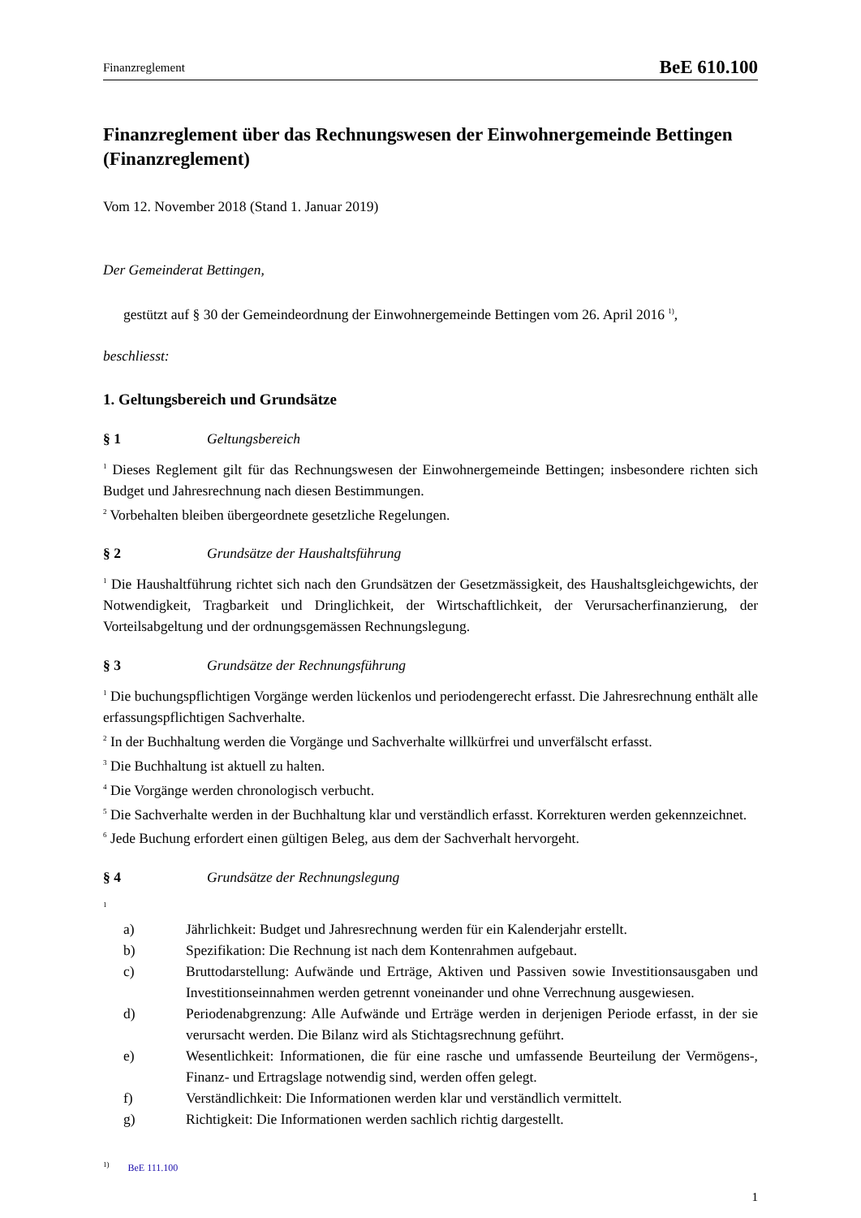Finanzreglement BeE 610.100
Finanzreglement über das Rechnungswesen der Einwohnergemeinde Bettingen
(Finanzreglement)
Vom 12. November 2018 (Stand 1. Januar 2019)
Der Gemeinderat Bettingen,
gestützt auf § 30 der Gemeindeordnung der Einwohnergemeinde Bettingen vom 26. April 2016 <sup>1)</sup>,
beschliesst:
1. Geltungsbereich und Grundsätze
§ 1 Geltungsbereich
<sup>1</sup> Dieses Reglement gilt für das Rechnungswesen der Einwohnergemeinde Bettingen; insbesondere richten sich Budget und Jahresrechnung nach diesen Bestimmungen.
<sup>2</sup> Vorbehalten bleiben übergeordnete gesetzliche Regelungen.
§ 2 Grundsätze der Haushaltsführung
<sup>1</sup> Die Haushaltführung richtet sich nach den Grundsätzen der Gesetzmässigkeit, des Haushaltsgleichgewichts, der Notwendigkeit, Tragbarkeit und Dringlichkeit, der Wirtschaftlichkeit, der Verursacherfinanzierung, der Vorteilsabgeltung und der ordnungsgemässen Rechnungslegung.
§ 3 Grundsätze der Rechnungsführung
<sup>1</sup> Die buchungspflichtigen Vorgänge werden lückenlos und periodengerecht erfasst. Die Jahresrechnung enthält alle erfassungspflichtigen Sachverhalte.
<sup>2</sup> In der Buchhaltung werden die Vorgänge und Sachverhalte willkürfrei und unverfälscht erfasst.
<sup>3</sup> Die Buchhaltung ist aktuell zu halten.
<sup>4</sup> Die Vorgänge werden chronologisch verbucht.
<sup>5</sup> Die Sachverhalte werden in der Buchhaltung klar und verständlich erfasst. Korrekturen werden gekennzeichnet.
<sup>6</sup> Jede Buchung erfordert einen gültigen Beleg, aus dem der Sachverhalt hervorgeht.
§ 4 Grundsätze der Rechnungslegung
<sup>1</sup>
a) Jährlichkeit: Budget und Jahresrechnung werden für ein Kalenderjahr erstellt.
b) Spezifikation: Die Rechnung ist nach dem Kontenrahmen aufgebaut.
c) Bruttodarstellung: Aufwände und Erträge, Aktiven und Passiven sowie Investitionsausgaben und Investitionseinnahmen werden getrennt voneinander und ohne Verrechnung ausgewiesen.
d) Periodenabgrenzung: Alle Aufwände und Erträge werden in derjenigen Periode erfasst, in der sie verursacht werden. Die Bilanz wird als Stichtagsrechnung geführt.
e) Wesentlichkeit: Informationen, die für eine rasche und umfassende Beurteilung der Vermögens-, Finanz- und Ertragslage notwendig sind, werden offen gelegt.
f) Verständlichkeit: Die Informationen werden klar und verständlich vermittelt.
g) Richtigkeit: Die Informationen werden sachlich richtig dargestellt.
<sup>1)</sup> BeE 111.100
1